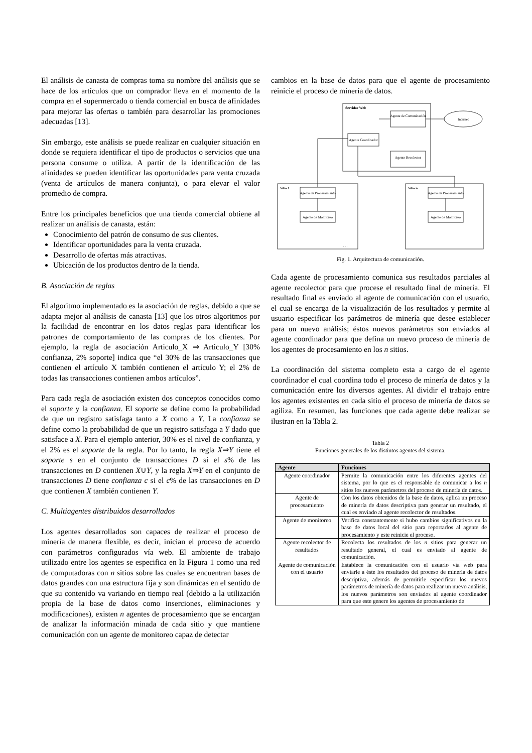El análisis de canasta de compras toma su nombre del análisis que se hace de los artículos que un comprador lleva en el momento de la compra en el supermercado o tienda comercial en busca de afinidades para mejorar las ofertas o también para desarrollar las promociones adecuadas [13].
Sin embargo, este análisis se puede realizar en cualquier situación en donde se requiera identificar el tipo de productos o servicios que una persona consume o utiliza. A partir de la identificación de las afinidades se pueden identificar las oportunidades para venta cruzada (venta de artículos de manera conjunta), o para elevar el valor promedio de compra.
Entre los principales beneficios que una tienda comercial obtiene al realizar un análisis de canasta, están:
Conocimiento del patrón de consumo de sus clientes.
Identificar oportunidades para la venta cruzada.
Desarrollo de ofertas más atractivas.
Ubicación de los productos dentro de la tienda.
B. Asociación de reglas
El algoritmo implementado es la asociación de reglas, debido a que se adapta mejor al análisis de canasta [13] que los otros algoritmos por la facilidad de encontrar en los datos reglas para identificar los patrones de comportamiento de las compras de los clientes. Por ejemplo, la regla de asociación Articulo_X ⇒ Articulo_Y [30% confianza, 2% soporte] indica que “el 30% de las transacciones que contienen el artículo X también contienen el artículo Y; el 2% de todas las transacciones contienen ambos artículos”.
Para cada regla de asociación existen dos conceptos conocidos como el soporte y la confianza. El soporte se define como la probabilidad de que un registro satisfaga tanto a X como a Y. La confianza se define como la probabilidad de que un registro satisfaga a Y dado que satisface a X. Para el ejemplo anterior, 30% es el nivel de confianza, y el 2% es el soporte de la regla. Por lo tanto, la regla X⇒Y tiene el soporte s en el conjunto de transacciones D si el s% de las transacciones en D contienen X∪Y, y la regla X⇒Y en el conjunto de transacciones D tiene confianza c si el c% de las transacciones en D que contienen X también contienen Y.
C. Multiagentes distribuidos desarrollados
Los agentes desarrollados son capaces de realizar el proceso de minería de manera flexible, es decir, inician el proceso de acuerdo con parámetros configurados vía web. El ambiente de trabajo utilizado entre los agentes se especifica en la Figura 1 como una red de computadoras con n sitios sobre las cuales se encuentran bases de datos grandes con una estructura fija y son dinámicas en el sentido de que su contenido va variando en tiempo real (debido a la utilización propia de la base de datos como inserciones, eliminaciones y modificaciones), existen n agentes de procesamiento que se encargan de analizar la información minada de cada sitio y que mantiene comunicación con un agente de monitoreo capaz de detectar
cambios en la base de datos para que el agente de procesamiento reinicie el proceso de minería de datos.
Servidor Web
Agente de Comunicación
Agente Coordinador
Agente Recolector
Internet
Sitio 1
Sitio n
Agente de Procesamiento
Agente de Monitoreo
Agente de Procesamiento
Agente de Monitoreo
. . .
Fig. 1. Arquitectura de comunicación.
Cada agente de procesamiento comunica sus resultados parciales al agente recolector para que procese el resultado final de minería. El resultado final es enviado al agente de comunicación con el usuario, el cual se encarga de la visualización de los resultados y permite al usuario especificar los parámetros de minería que desee establecer para un nuevo análisis; éstos nuevos parámetros son enviados al agente coordinador para que defina un nuevo proceso de minería de los agentes de procesamiento en los n sitios.
La coordinación del sistema completo esta a cargo de el agente coordinador el cual coordina todo el proceso de minería de datos y la comunicación entre los diversos agentes. Al dividir el trabajo entre los agentes existentes en cada sitio el proceso de minería de datos se agiliza. En resumen, las funciones que cada agente debe realizar se ilustran en la Tabla 2.
Tabla 2
Funciones generales de los distintos agentes del sistema.
| Agente | Funciones |
| --- | --- |
| Agente coordinador | Permite la comunicación entre los diferentes agentes del sistema, por lo que es el responsable de comunicar a los n sitios los nuevos parámetros del proceso de minería de datos. |
| Agente de procesamiento | Con los datos obtenidos de la base de datos, aplica un proceso de minería de datos descriptiva para generar un resultado, el cual es enviado al agente recolector de resultados. |
| Agente de monitoreo | Verifica constantemente si hubo cambios significativos en la base de datos local del sitio para reportarlos al agente de procesamiento y este reinicie el proceso. |
| Agente recolector de resultados | Recolecta los resultados de los n sitios para generar un resultado general, el cual es enviado al agente de comunicación. |
| Agente de comunicación con el usuario | Establece la comunicación con el usuario vía web para enviarle a éste los resultados del proceso de minería de datos descriptiva, además de permitirle especificar los nuevos parámetros de minería de datos para realizar un nuevo análisis, los nuevos parámetros son enviados al agente coordinador para que este genere los agentes de procesamiento de |